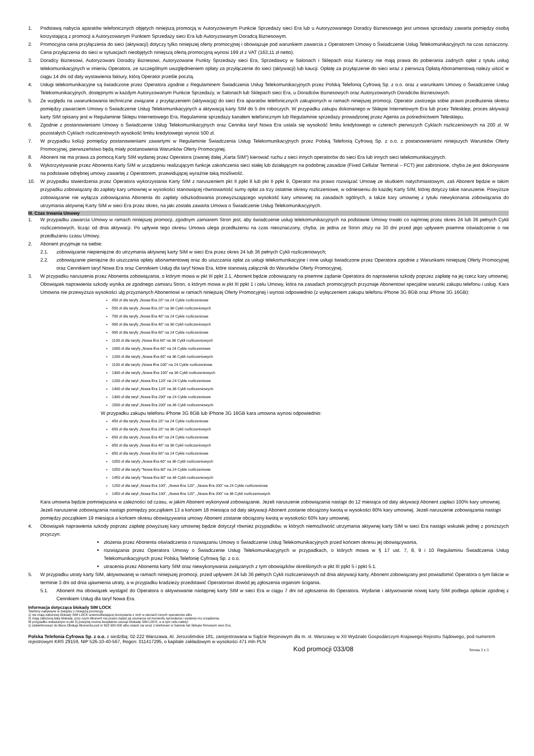1. Podstawą nabycia aparatów telefonicznych objętych niniejszą promocją w Autoryzowanym Punkcie Sprzedaży sieci Era lub u Autoryzowanego Doradcy Biznesowego jest umowa sprzedaży zawarta pomiędzy osobą korzystającą z promocji a Autoryzowanym Punktem Sprzedaży sieci Era lub Autoryzowanym Doradcą Biznesowym.
2. Promocyjna cena przyłączenia do sieci (aktywacji) dotyczy tylko niniejszej oferty promocyjnej i obowiązuje pod warunkiem zawarcia z Operatorem Umowy o Świadczenie Usług Telekomunikacyjnych na czas oznaczony. Cena przyłączenia do sieci w sytuacjach nieobjętych niniejszą ofertą promocyjną wynosi 199 zł z VAT (163,11 zł netto).
3. Doradcy Biznesowi, Autoryzowani Doradcy Biznesowi, Autoryzowane Punkty Sprzedaży sieci Era, Sprzedawcy w Salonach i Sklepach oraz Kurierzy nie mają prawa do pobierania żadnych opłat z tytułu usług telekomunikacyjnych w imieniu Operatora, ze szczególnym uwzględnieniem opłaty za przyłączenie do sieci (aktywacji) lub kaucji. Opłatę za przyłączenie do sieci wraz z pierwszą Opłatą Abonamentową należy uiścić w ciągu 14 dni od daty wystawienia faktury, którą Operator prześle pocztą.
4. Usługi telekomunikacyjne są świadczone przez Operatora zgodnie z Regulaminem Świadczenia Usług Telekomunikacyjnych przez Polską Telefonią Cyfrową Sp. z o.o. oraz z warunkami Umowy o Świadczenie Usług Telekomunikacyjnych, dostępnymi w każdym Autoryzowanym Punkcie Sprzedaży, w Salonach lub Sklepach sieci Era, u Doradców Biznesowych oraz Autoryzowanych Doradców Biznesowych.
5. Ze względu na uwarunkowania techniczne związane z przyłączeniem (aktywacją) do sieci Era aparatów telefonicznych zakupionych w ramach niniejszej promocji, Operator zastrzega sobie prawo przedłużenia okresu pomiędzy zawarciem Umowy o Świadczenie Usług Telekomunikacyjnych a aktywacją karty SIM do 5 dni roboczych. W przypadku zakupu dokonanego w Sklepie Internetowym Era lub przez Telesklep, proces aktywacji karty SIM opisany jest w Regulaminie Sklepu Internetowego Era, Regulaminie sprzedaży kanałem telefonicznym lub Regulaminie sprzedaży prowadzonej przez Agenta za pośrednictwem Telesklepu.
6. Zgodnie z postanowieniami Umowy o Świadczenie Usług Telekomunikacyjnych oraz Cennika taryf Nowa Era ustala się wysokość limitu kredytowego w czterech pierwszych Cyklach rozliczeniowych na 200 zł. W pozostałych Cyklach rozliczeniowych wysokość limitu kredytowego wynosi 500 zł.
7. W przypadku kolizji pomiędzy postanowieniami zawartymi w Regulaminie Świadczenia Usług Telekomunikacyjnych przez Polską Telefonią Cyfrową Sp. z o.o. z postanowieniami niniejszych Warunków Oferty Promocyjnej, pierwszeństwo będą miały postanowienia Warunków Oferty Promocyjnej.
8. Abonent nie ma prawa za pomocą Karty SIM wydanej przez Operatora (zwanej dalej „Karta SIM”) kierować ruchu z sieci innych operatorów do sieci Era lub innych sieci telekomunikacyjnych.
9. Wykorzystywanie przez Abonenta Karty SIM w urządzeniu realizującym funkcje zakończenia sieci stałej lub działającym na podobnej zasadzie (Fixed Cellular Terminal – FCT) jest zabronione, chyba że jest dokonywane na podstawie odrębnej umowy zawartej z Operatorem, przewidującej wyraźnie taką możliwość.
10. W przypadku stwierdzenia przez Operatora wykorzystania Karty SIM z naruszeniem pkt II ppkt 8 lub pkt II ppkt 9, Operator ma prawo rozwiązać Umowę ze skutkiem natychmiastowym, zaś Abonent będzie w takim przypadku zobowiązany do zapłaty kary umownej w wysokości stanowiącej równowartość sumy opłat za trzy ostatnie okresy rozliczeniowe, w odniesieniu do każdej Karty SIM, której dotyczy takie naruszenie. Powyższe zobowiązanie nie wyłącza zobowiązania Abonenta do zapłaty odszkodowania przewyższającego wysokość kary umownej na zasadach ogólnych, a także kary umownej z tytułu niewykonania zobowiązania do utrzymania aktywnej Karty SIM w sieci Era przez okres, na jaki została zawarta Umowa o Świadczenie Usług Telekomunikacyjnych.
III. Czas trwania Umowy
1. W przypadku zawarcia Umowy w ramach niniejszej promocji, zgodnym zamiarem Stron jest, aby świadczenie usług telekomunikacyjnych na podstawie Umowy trwało co najmniej przez okres 24 lub 36 pełnych Cykli rozliczeniowych, licząc od dnia aktywacji. Po upływie tego okresu Umowa ulega przedłużeniu na czas nieoznaczony, chyba, że jedna ze Stron złoży na 30 dni przed jego upływem pisemne oświadczenie o nie przedłużaniu czasu Umowy.
2. Abonent przyjmuje na siebie:
2.1. zobowiązanie niepieniężne do utrzymania aktywnej karty SIM w sieci Era przez okres 24 lub 36 pełnych Cykli rozliczeniowych;
2.2. zobowiązanie pieniężne do uiszczania opłaty abonamentowej oraz do uiszczania opłat za usługi telekomunikacyjne i inne usługi świadczone przez Operatora zgodnie z Warunkami niniejszej Oferty Promocyjnej oraz Cennikiem taryf Nowa Era oraz Cennikiem Usług dla taryf Nowa Era, które stanowią załącznik do Warunków Oferty Promocyjnej.
3. W przypadku naruszenia przez Abonenta zobowiązania, o którym mowa w pkt III ppkt 2.1, Abonent będzie zobowiązany na pisemne żądanie Operatora do naprawienia szkody poprzez zapłatę na jej rzecz kary umownej. Obowiązek naprawienia szkody wynika ze zgodnego zamiaru Stron, o którym mowa w pkt III ppkt 1 i celu Umowy, która na zasadach promocyjnych przyznaje Abonentowi specjalne warunki zakupu telefonu i usług. Kara Umowna nie przewyższa wysokości ulg przyznanych Abonentowi w ramach niniejszej Oferty Promocyjnej i wynosi odpowiednio (z wyłączeniem zakupu telefonu iPhone 3G 8GB oraz iPhone 3G 16GB):
450 zł dla taryfy „Nowa Era 20” na 24 Cykle rozliczeniowe
550 zł dla taryfy „Nowa Era 20” na 36 Cykli rozliczeniowych
700 zł dla taryfy „Nowa Era 40” na 24 Cykle rozliczeniowe
900 zł dla taryfy „Nowa Era 40” na 36 Cykli rozliczeniowych
900 zł dla taryfy „Nowa Era 60” na 24 Cykle rozliczeniowe
1100 zł dla taryfy „Nowa Era 60” na 36 Cykli rozliczeniowych
1000 zł dla taryfy „Nowa Era 80” na 24 Cykle rozliczeniowe
1200 zł dla taryfy „Nowa Era 80” na 36 Cykli rozliczeniowych
1100 zł dla taryfy „Nowa Era 100” na 24 Cykle rozliczeniowe
1300 zł dla taryfy „Nowa Era 100” na 36 Cykli rozliczeniowych
1200 zł dla taryf „Nowa Era 120” na 24 Cykle rozliczeniowe
1400 zł dla taryf „Nowa Era 120” na 36 Cykli rozliczeniowych
1300 zł dla taryf „Nowa Era 200” na 24 Cykle rozliczeniowe
1500 zł dla taryf „Nowa Era 200” na 36 Cykli rozliczeniowych
W przypadku zakupu telefonu iPhone 3G 8GB lub iPhone 3G 16GB kara umowna wynosi odpowiednio:
450 zł dla taryfy „Nowa Era 20” na 24 Cykle rozliczeniowe
650 zł dla taryfy „Nowa Era 20” na 36 Cykli rozliczeniowych
650 zł dla taryfy „Nowa Era 40” na 24 Cykle rozliczeniowe
850 zł dla taryfy „Nowa Era 40” na 36 Cykli rozliczeniowych
850 zł dla taryfy „Nowa Era 60” na 24 Cykle rozliczeniowe
1050 zł dla taryfy „Nowa Era 60” na 36 Cykli rozliczeniowych
1050 zł dla taryfy "Nowa Era 80" na 24 Cykle rozliczeniowe
1450 zł dla taryfy "Nowa Era 80" na 36 Cykli rozliczeniowych
1250 zł dla taryf „Nowa Era 100”, „Nowa Era 120”, „Nowa Era 200” na 24 Cykle rozliczeniowe
1450 zł dla taryf „Nowa Era 100”, „Nowa Era 120”, „Nowa Era 200” na 36 Cykli rozliczeniowych
Kara umowna będzie pomniejszana w zależności od czasu, w jakim Abonent wykonywał zobowiązanie. Jeżeli naruszenie zobowiązania nastąpi do 12 miesiąca od daty aktywacji Abonent zapłaci 100% kary umownej. Jeżeli naruszenie zobowiązania nastąpi pomiędzy początkiem 13 a końcem 18 miesiąca od daty aktywacji Abonent zostanie obciążony kwotą w wysokości 80% kary umownej. Jeżeli naruszenie zobowiązania nastąpi pomiędzy początkiem 19 miesiąca a końcem okresu obowiązywania umowy Abonent zostanie obciążony kwotą w wysokości 60% kary umownej.
4. Obowiązek naprawienia szkody poprzez zapłatę powyższej kary umownej będzie dotyczył również przypadków, w których niemożliwość utrzymania aktywnej karty SIM w sieci Era nastąpi wskutek jednej z poniższych przyczyn:
złożenia przez Abonenta oświadczenia o rozwiązaniu Umowy o Świadczenie Usług Telekomunikacyjnych przed końcem okresu jej obowiązywania,
rozwiązania przez Operatora Umowy o Świadczenie Usług Telekomunikacyjnych w przypadkach, o których mowa w § 17 ust. 7, 8, 9 i 10 Regulaminu Świadczenia Usług Telekomunikacyjnych przez Polską Telefonię Cyfrową Sp. z o.o.
utracenia przez Abonenta karty SIM oraz niewykonywania związanych z tym obowiązków określonych w pkt III ppkt 5 i ppkt 5.1.
5. W przypadku utraty karty SIM, aktywowanej w ramach niniejszej promocji, przed upływem 24 lub 36 pełnych Cykli rozliczeniowych od dnia aktywacji karty, Abonent zobowiązany jest powiadomić Operatora o tym fakcie w terminie 3 dni od dnia ujawnienia utraty, a w przypadku kradzieży przedstawić Operatorowi dowód jej zgłoszenia organom ścigania.
5.1. Abonent ma obowiązek wystąpić do Operatora o aktywowanie następnej karty SIM w sieci Era w ciągu 7 dni od zgłoszenia do Operatora. Wydanie i aktywowanie nowej karty SIM podlega opłacie zgodnej z Cennikiem Usług dla taryf Nowa Era.
Informacja dotycząca blokady SIM LOCK
Telefony nabywane w związku z niniejszą promocją:
1) nie mają założonej blokady SIM LOCK uniemożliwiającej korzystanie z nich w sieciach innych operatorów albo
2) mają założoną taką blokadę, przy czym Abonent ma prawo żądać jej usunięcia od momentu sprzedania i wydania mu urządzenia.
W przypadku wskazanym w pkt 2) powyżej można bezpłatnie usunąć blokadę SIM LOCK, a w tym celu należy:
1) zatelefonować do Biura Obsługi Abonenta pod nr 602 900 000 albo stawić się wraz z telefonem w Salonie lub Sklepie firmowym sieci Era,
Polska Telefonia Cyfrowa Sp. z o.o. z siedzibą: 02-222 Warszawa, Al. Jerozolimskie 181, zarejestrowana w Sądzie Rejonowym dla m. st. Warszawy w XII Wydziale Gospodarczym Krajowego Rejestru Sądowego, pod numerem rejestrowym KRS 29159, NIP 526-10-40-567, Regon: 011417295, o kapitale zakładowym w wysokości 471 mln PLN
Kod promocji 033/08 Strona 2 z 3